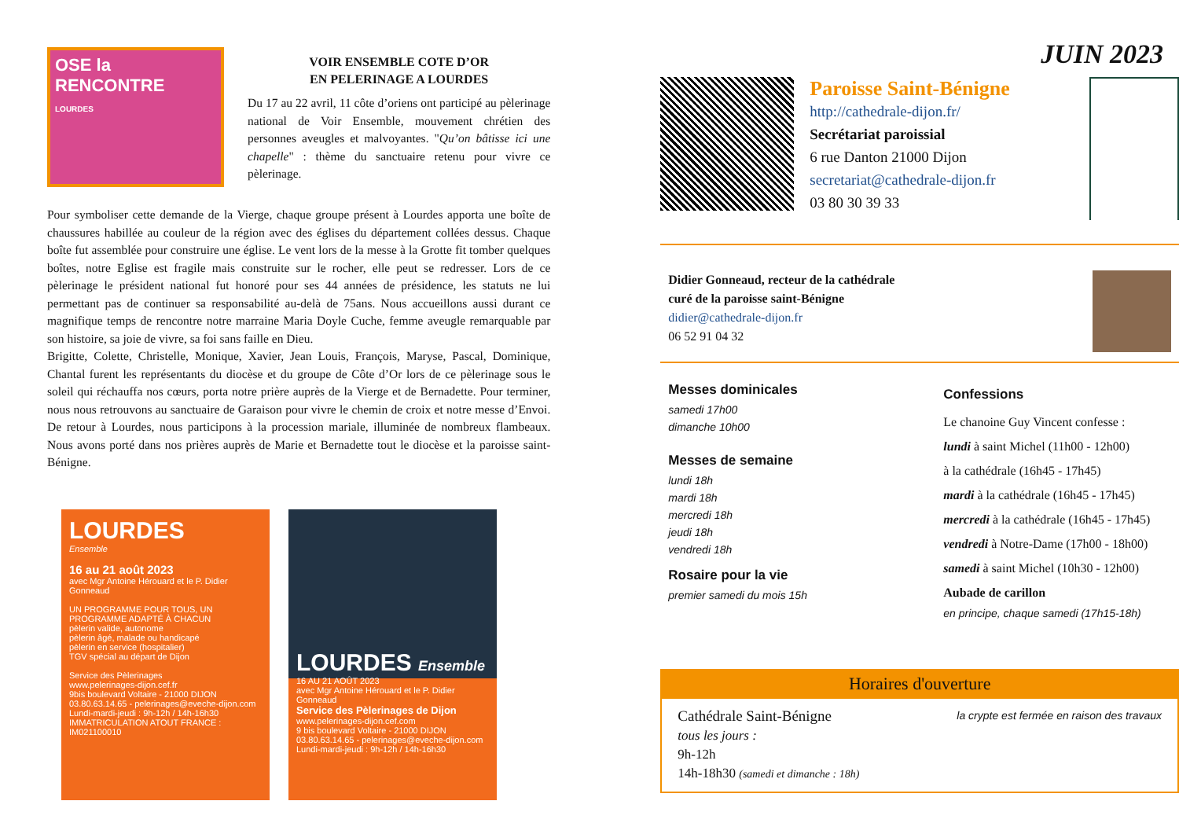OSE la RENCONTRE
LOURDES
VOIR ENSEMBLE COTE D’OR
EN PELERINAGE A LOURDES
Du 17 au 22 avril, 11 côte d’oriens ont participé au pèlerinage national de Voir Ensemble, mouvement chrétien des personnes aveugles et malvoyantes. "Qu’on bâtisse ici une chapelle" : thème du sanctuaire retenu pour vivre ce pèlerinage.
Pour symboliser cette demande de la Vierge, chaque groupe présent à Lourdes apporta une boîte de chaussures habillée au couleur de la région avec des églises du département collées dessus. Chaque boîte fut assemblée pour construire une église. Le vent lors de la messe à la Grotte fit tomber quelques boîtes, notre Eglise est fragile mais construite sur le rocher, elle peut se redresser. Lors de ce pèlerinage le président national fut honoré pour ses 44 années de présidence, les statuts ne lui permettant pas de continuer sa responsabilité au-delà de 75ans. Nous accueillons aussi durant ce magnifique temps de rencontre notre marraine Maria Doyle Cuche, femme aveugle remarquable par son histoire, sa joie de vivre, sa foi sans faille en Dieu.
Brigitte, Colette, Christelle, Monique, Xavier, Jean Louis, François, Maryse, Pascal, Dominique, Chantal furent les représentants du diocèse et du groupe de Côte d’Or lors de ce pèlerinage sous le soleil qui réchauffa nos cœurs, porta notre prière auprès de la Vierge et de Bernadette. Pour terminer, nous nous retrouvons au sanctuaire de Garaison pour vivre le chemin de croix et notre messe d’Envoi. De retour à Lourdes, nous participons à la procession mariale, illuminée de nombreux flambeaux. Nous avons porté dans nos prières auprès de Marie et Bernadette tout le diocèse et la paroisse saint-Bénigne.
LOURDES
Ensemble
16 au 21 août 2023
avec Mgr Antoine Hérouard et le P. Didier Gonneaud
UN PROGRAMME POUR TOUS, UN PROGRAMME ADAPTÉ À CHACUN
pèlerin valide, autonome
pèlerin âgé, malade ou handicapé
pèlerin en service (hospitalier)
TGV spécial au départ de Dijon
Service des Pèlerinages
www.pelerinages-dijon.cef.fr
9bis boulevard Voltaire - 21000 DIJON
03.80.63.14.65 - pelerinages@eveche-dijon.com
Lundi-mardi-jeudi : 9h-12h / 14h-16h30
IMMATRICULATION ATOUT FRANCE : IM021100010
LOURDES Ensemble
16 AU 21 AOÛT 2023
avec Mgr Antoine Hérouard et le P. Didier Gonneaud
Service des Pèlerinages de Dijon
www.pelerinages-dijon.cef.com
9 bis boulevard Voltaire - 21000 DIJON
03.80.63.14.65 - pelerinages@eveche-dijon.com
Lundi-mardi-jeudi : 9h-12h / 14h-16h30
JUIN 2023
Paroisse Saint-Bénigne
http://cathedrale-dijon.fr/
Secrétariat paroissial
6 rue Danton 21000 Dijon
secretariat@cathedrale-dijon.fr
03 80 30 39 33
Didier Gonneaud, recteur de la cathédrale
curé de la paroisse saint-Bénigne
didier@cathedrale-dijon.fr
06 52 91 04 32
Messes dominicales
samedi 17h00
dimanche 10h00
Messes de semaine
lundi 18h
mardi 18h
mercredi 18h
jeudi 18h
vendredi 18h
Rosaire pour la vie
premier samedi du mois 15h
Confessions
Le chanoine Guy Vincent confesse :
lundi à saint Michel (11h00 - 12h00)
à la cathédrale (16h45 - 17h45)
mardi à la cathédrale (16h45 - 17h45)
mercredi à la cathédrale (16h45 - 17h45)
vendredi à Notre-Dame (17h00 - 18h00)
samedi à saint Michel (10h30 - 12h00)
Aubade de carillon
en principe, chaque samedi (17h15-18h)
Horaires d'ouverture
Cathédrale Saint-Bénigne
tous les jours :
9h-12h
14h-18h30 (samedi et dimanche : 18h)
la crypte est fermée en raison des travaux